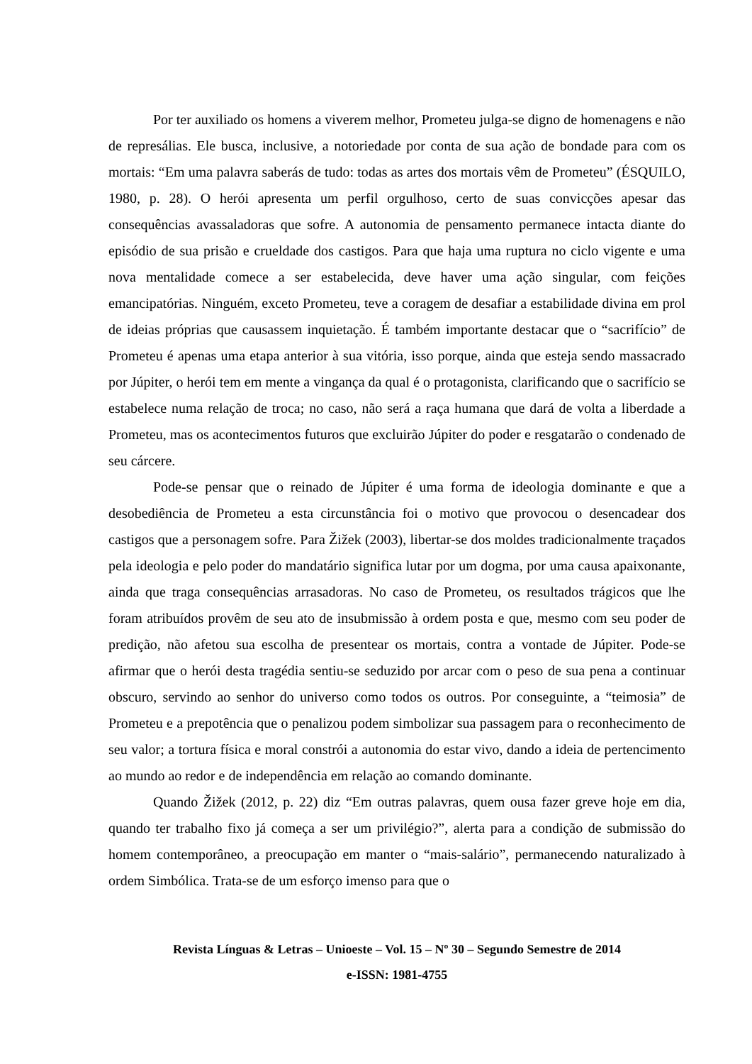Por ter auxiliado os homens a viverem melhor, Prometeu julga-se digno de homenagens e não de represálias. Ele busca, inclusive, a notoriedade por conta de sua ação de bondade para com os mortais: “Em uma palavra saberás de tudo: todas as artes dos mortais vêm de Prometeu” (ÉSQUILO, 1980, p. 28). O herói apresenta um perfil orgulhoso, certo de suas convicções apesar das consequências avassaladoras que sofre. A autonomia de pensamento permanece intacta diante do episódio de sua prisão e crueldade dos castigos. Para que haja uma ruptura no ciclo vigente e uma nova mentalidade comece a ser estabelecida, deve haver uma ação singular, com feições emancipatórias. Ninguém, exceto Prometeu, teve a coragem de desafiar a estabilidade divina em prol de ideias próprias que causassem inquietação. É também importante destacar que o “sacrifício” de Prometeu é apenas uma etapa anterior à sua vitória, isso porque, ainda que esteja sendo massacrado por Júpiter, o herói tem em mente a vingança da qual é o protagonista, clarificando que o sacrifício se estabelece numa relação de troca; no caso, não será a raça humana que dará de volta a liberdade a Prometeu, mas os acontecimentos futuros que excluirão Júpiter do poder e resgatarão o condenado de seu cárcere.
Pode-se pensar que o reinado de Júpiter é uma forma de ideologia dominante e que a desobediência de Prometeu a esta circunstância foi o motivo que provocou o desencadear dos castigos que a personagem sofre. Para Žižek (2003), libertar-se dos moldes tradicionalmente traçados pela ideologia e pelo poder do mandatário significa lutar por um dogma, por uma causa apaixonante, ainda que traga consequências arrasadoras. No caso de Prometeu, os resultados trágicos que lhe foram atribuídos provêm de seu ato de insubmissão à ordem posta e que, mesmo com seu poder de predição, não afetou sua escolha de presentear os mortais, contra a vontade de Júpiter. Pode-se afirmar que o herói desta tragédia sentiu-se seduzido por arcar com o peso de sua pena a continuar obscuro, servindo ao senhor do universo como todos os outros. Por conseguinte, a “teimosia” de Prometeu e a prepotência que o penalizou podem simbolizar sua passagem para o reconhecimento de seu valor; a tortura física e moral constrói a autonomia do estar vivo, dando a ideia de pertencimento ao mundo ao redor e de independência em relação ao comando dominante.
Quando Žižek (2012, p. 22) diz “Em outras palavras, quem ousa fazer greve hoje em dia, quando ter trabalho fixo já começa a ser um privilégio?”, alerta para a condição de submissão do homem contemporâneo, a preocupação em manter o “mais-salário”, permanecendo naturalizado à ordem Simbólica. Trata-se de um esforço imenso para que o
Revista Línguas & Letras – Unioeste – Vol. 15 – Nº 30 – Segundo Semestre de 2014
e-ISSN: 1981-4755